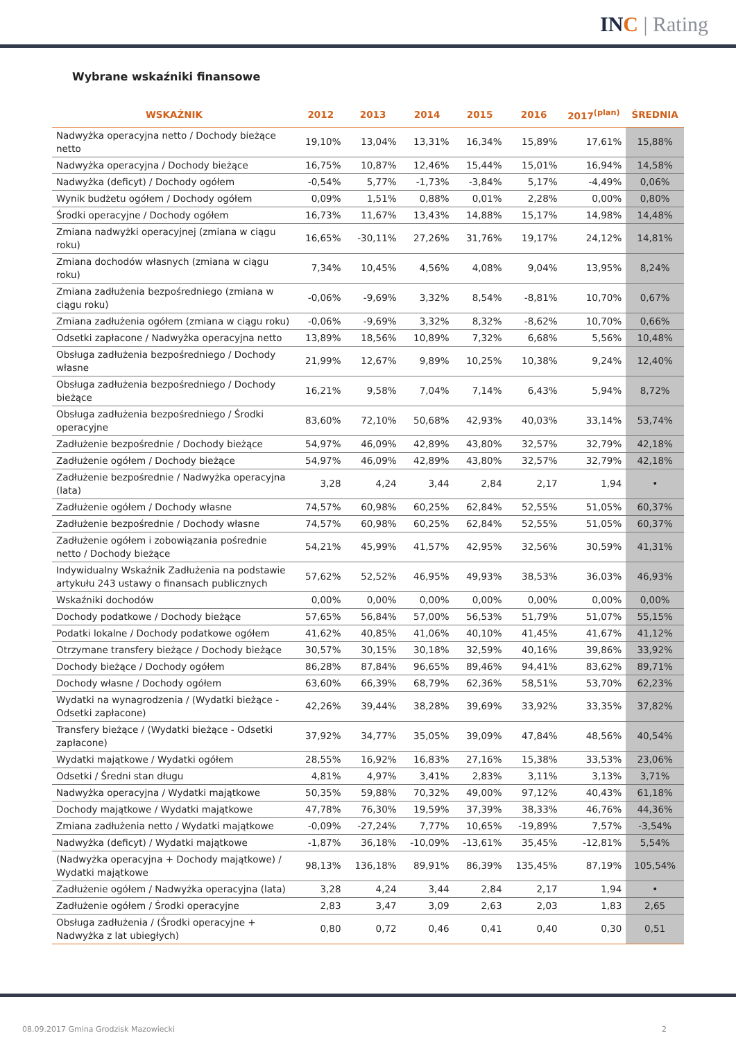INC | Rating
Wybrane wskaźniki finansowe
| WSKAŹNIK | 2012 | 2013 | 2014 | 2015 | 2016 | 2017<sup>(plan)</sup> | ŚREDNIA |
| --- | --- | --- | --- | --- | --- | --- | --- |
| Nadwyżka operacyjna netto / Dochody bieżące netto | 19,10% | 13,04% | 13,31% | 16,34% | 15,89% | 17,61% | 15,88% |
| Nadwyżka operacyjna / Dochody bieżące | 16,75% | 10,87% | 12,46% | 15,44% | 15,01% | 16,94% | 14,58% |
| Nadwyżka (deficyt) / Dochody ogółem | -0,54% | 5,77% | -1,73% | -3,84% | 5,17% | -4,49% | 0,06% |
| Wynik budżetu ogółem / Dochody ogółem | 0,09% | 1,51% | 0,88% | 0,01% | 2,28% | 0,00% | 0,80% |
| Środki operacyjne / Dochody ogółem | 16,73% | 11,67% | 13,43% | 14,88% | 15,17% | 14,98% | 14,48% |
| Zmiana nadwyżki operacyjnej (zmiana w ciągu roku) | 16,65% | -30,11% | 27,26% | 31,76% | 19,17% | 24,12% | 14,81% |
| Zmiana dochodów własnych (zmiana w ciągu roku) | 7,34% | 10,45% | 4,56% | 4,08% | 9,04% | 13,95% | 8,24% |
| Zmiana zadłużenia bezpośredniego (zmiana w ciągu roku) | -0,06% | -9,69% | 3,32% | 8,54% | -8,81% | 10,70% | 0,67% |
| Zmiana zadłużenia ogółem (zmiana w ciągu roku) | -0,06% | -9,69% | 3,32% | 8,32% | -8,62% | 10,70% | 0,66% |
| Odsetki zapłacone / Nadwyżka operacyjna netto | 13,89% | 18,56% | 10,89% | 7,32% | 6,68% | 5,56% | 10,48% |
| Obsługa zadłużenia bezpośredniego / Dochody własne | 21,99% | 12,67% | 9,89% | 10,25% | 10,38% | 9,24% | 12,40% |
| Obsługa zadłużenia bezpośredniego / Dochody bieżące | 16,21% | 9,58% | 7,04% | 7,14% | 6,43% | 5,94% | 8,72% |
| Obsługa zadłużenia bezpośredniego / Środki operacyjne | 83,60% | 72,10% | 50,68% | 42,93% | 40,03% | 33,14% | 53,74% |
| Zadłużenie bezpośrednie / Dochody bieżące | 54,97% | 46,09% | 42,89% | 43,80% | 32,57% | 32,79% | 42,18% |
| Zadłużenie ogółem / Dochody bieżące | 54,97% | 46,09% | 42,89% | 43,80% | 32,57% | 32,79% | 42,18% |
| Zadłużenie bezpośrednie / Nadwyżka operacyjna (lata) | 3,28 | 4,24 | 3,44 | 2,84 | 2,17 | 1,94 | • |
| Zadłużenie ogółem / Dochody własne | 74,57% | 60,98% | 60,25% | 62,84% | 52,55% | 51,05% | 60,37% |
| Zadłużenie bezpośrednie / Dochody własne | 74,57% | 60,98% | 60,25% | 62,84% | 52,55% | 51,05% | 60,37% |
| Zadłużenie ogółem i zobowiązania pośrednie netto / Dochody bieżące | 54,21% | 45,99% | 41,57% | 42,95% | 32,56% | 30,59% | 41,31% |
| Indywidualny Wskaźnik Zadłużenia na podstawie artykułu 243 ustawy o finansach publicznych | 57,62% | 52,52% | 46,95% | 49,93% | 38,53% | 36,03% | 46,93% |
| Wskaźniki dochodów | 0,00% | 0,00% | 0,00% | 0,00% | 0,00% | 0,00% | 0,00% |
| Dochody podatkowe / Dochody bieżące | 57,65% | 56,84% | 57,00% | 56,53% | 51,79% | 51,07% | 55,15% |
| Podatki lokalne / Dochody podatkowe ogółem | 41,62% | 40,85% | 41,06% | 40,10% | 41,45% | 41,67% | 41,12% |
| Otrzymane transfery bieżące / Dochody bieżące | 30,57% | 30,15% | 30,18% | 32,59% | 40,16% | 39,86% | 33,92% |
| Dochody bieżące / Dochody ogółem | 86,28% | 87,84% | 96,65% | 89,46% | 94,41% | 83,62% | 89,71% |
| Dochody własne / Dochody ogółem | 63,60% | 66,39% | 68,79% | 62,36% | 58,51% | 53,70% | 62,23% |
| Wydatki na wynagrodzenia / (Wydatki bieżące - Odsetki zapłacone) | 42,26% | 39,44% | 38,28% | 39,69% | 33,92% | 33,35% | 37,82% |
| Transfery bieżące / (Wydatki bieżące - Odsetki zapłacone) | 37,92% | 34,77% | 35,05% | 39,09% | 47,84% | 48,56% | 40,54% |
| Wydatki majątkowe / Wydatki ogółem | 28,55% | 16,92% | 16,83% | 27,16% | 15,38% | 33,53% | 23,06% |
| Odsetki / Średni stan długu | 4,81% | 4,97% | 3,41% | 2,83% | 3,11% | 3,13% | 3,71% |
| Nadwyżka operacyjna / Wydatki majątkowe | 50,35% | 59,88% | 70,32% | 49,00% | 97,12% | 40,43% | 61,18% |
| Dochody majątkowe / Wydatki majątkowe | 47,78% | 76,30% | 19,59% | 37,39% | 38,33% | 46,76% | 44,36% |
| Zmiana zadłużenia netto / Wydatki majątkowe | -0,09% | -27,24% | 7,77% | 10,65% | -19,89% | 7,57% | -3,54% |
| Nadwyżka (deficyt) / Wydatki majątkowe | -1,87% | 36,18% | -10,09% | -13,61% | 35,45% | -12,81% | 5,54% |
| (Nadwyżka operacyjna + Dochody majątkowe) / Wydatki majątkowe | 98,13% | 136,18% | 89,91% | 86,39% | 135,45% | 87,19% | 105,54% |
| Zadłużenie ogółem / Nadwyżka operacyjna (lata) | 3,28 | 4,24 | 3,44 | 2,84 | 2,17 | 1,94 | • |
| Zadłużenie ogółem / Środki operacyjne | 2,83 | 3,47 | 3,09 | 2,63 | 2,03 | 1,83 | 2,65 |
| Obsługa zadłużenia / (Środki operacyjne + Nadwyżka z lat ubiegłych) | 0,80 | 0,72 | 0,46 | 0,41 | 0,40 | 0,30 | 0,51 |
08.09.2017 Gmina Grodzisk Mazowiecki 2